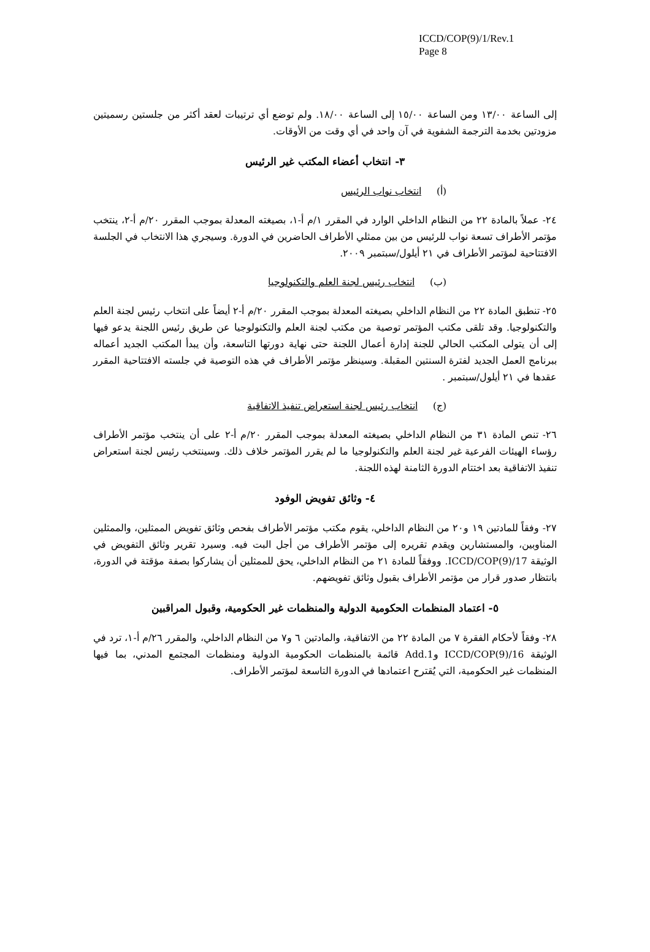ICCD/COP(9)/1/Rev.1
Page 8
إلى الساعة ١٣/٠٠ ومن الساعة ١٥/٠٠ إلى الساعة ١٨/٠٠. ولم توضع أي ترتيبات لعقد أكثر من جلستين رسميتين مزودتين بخدمة الترجمة الشفوية في آن واحد في أي وقت من الأوقات.
٣- انتخاب أعضاء المكتب غير الرئيس
(أ) انتخاب نواب الرئيس
٢٤- عملاً بالمادة ٢٢ من النظام الداخلي الوارد في المقرر ١/م أ-١، بصيغته المعدلة بموجب المقرر ٢٠/م أ-٢، ينتخب مؤتمر الأطراف تسعة نواب للرئيس من بين ممثلي الأطراف الحاضرين في الدورة. وسيجري هذا الانتخاب في الجلسة الافتتاحية لمؤتمر الأطراف في ٢١ أيلول/سبتمبر ٢٠٠٩.
(ب) انتخاب رئيس لجنة العلم والتكنولوجيا
٢٥- تنطبق المادة ٢٢ من النظام الداخلي بصيغته المعدلة بموجب المقرر ٢٠/م أ-٢ أيضاً على انتخاب رئيس لجنة العلم والتكنولوجيا. وقد تلقى مكتب المؤتمر توصية من مكتب لجنة العلم والتكنولوجيا عن طريق رئيس اللجنة يدعو فيها إلى أن يتولى المكتب الحالي للجنة إدارة أعمال اللجنة حتى نهاية دورتها التاسعة، وأن يبدأ المكتب الجديد أعماله ببرنامج العمل الجديد لفترة السنتين المقبلة. وسينظر مؤتمر الأطراف في هذه التوصية في جلسته الافتتاحية المقرر عقدها في ٢١ أيلول/سبتمبر .
(ج) انتخاب رئيس لجنة استعراض تنفيذ الاتفاقية
٢٦- تنص المادة ٣١ من النظام الداخلي بصيغته المعدلة بموجب المقرر ٢٠/م أ-٢ على أن ينتخب مؤتمر الأطراف رؤساء الهيئات الفرعية غير لجنة العلم والتكنولوجيا ما لم يقرر المؤتمر خلاف ذلك. وسينتخب رئيس لجنة استعراض تنفيذ الاتفاقية بعد اختتام الدورة الثامنة لهذه اللجنة.
٤- وثائق تفويض الوفود
٢٧- وفقاً للمادتين ١٩ و٢٠ من النظام الداخلي، يقوم مكتب مؤتمر الأطراف بفحص وثائق تفويض الممثلين، والممثلين المناوبين، والمستشارين ويقدم تقريره إلى مؤتمر الأطراف من أجل البت فيه. وسيرد تقرير وثائق التفويض في الوثيقة ICCD/COP(9)/17. ووفقاً للمادة ٢١ من النظام الداخلي، يحق للممثلين أن يشاركوا بصفة مؤقتة في الدورة، بانتظار صدور قرار من مؤتمر الأطراف بقبول وثائق تفويضهم.
٥- اعتماد المنظمات الحكومية الدولية والمنظمات غير الحكومية، وقبول المراقبين
٢٨- وفقاً لأحكام الفقرة ٧ من المادة ٢٢ من الاتفاقية، والمادتين ٦ و٧ من النظام الداخلي، والمقرر ٢٦/م أ-١، ترد في الوثيقة ICCD/COP(9)/16 وAdd.1 قائمة بالمنظمات الحكومية الدولية ومنظمات المجتمع المدني، بما فيها المنظمات غير الحكومية، التي يُقترح اعتمادها في الدورة التاسعة لمؤتمر الأطراف.